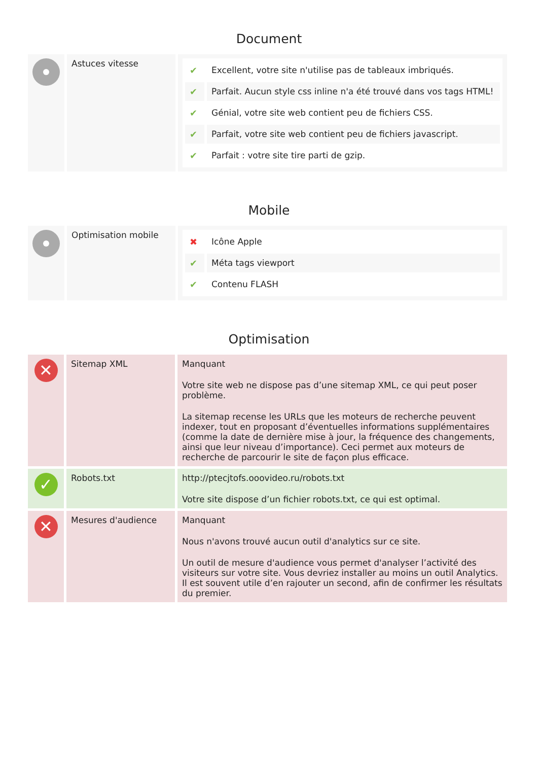Document
| | Astuces vitesse | / ✔ / Excellent, votre site n'utilise pas de tableaux imbriqués. / / ✔ / Parfait. Aucun style css inline n'a été trouvé dans vos tags HTML! / / ✔ / Génial, votre site web contient peu de fichiers CSS. / / ✔ / Parfait, votre site web contient peu de fichiers javascript. / / ✔ / Parfait : votre site tire parti de gzip. / |
Mobile
| | Optimisation mobile | / ✖ / Icône Apple / / ✔ / Méta tags viewport / / ✔ / Contenu FLASH / |
Optimisation
| ✕ | Sitemap XML | Manquant Votre site web ne dispose pas d’une sitemap XML, ce qui peut poser problème. La sitemap recense les URLs que les moteurs de recherche peuvent indexer, tout en proposant d’éventuelles informations supplémentaires (comme la date de dernière mise à jour, la fréquence des changements, ainsi que leur niveau d’importance). Ceci permet aux moteurs de recherche de parcourir le site de façon plus efficace. |
| ✓ | Robots.txt | http://ptecjtofs.ooovideo.ru/robots.txt Votre site dispose d’un fichier robots.txt, ce qui est optimal. |
| ✕ | Mesures d'audience | Manquant Nous n'avons trouvé aucun outil d'analytics sur ce site. Un outil de mesure d'audience vous permet d'analyser l’activité des visiteurs sur votre site. Vous devriez installer au moins un outil Analytics. Il est souvent utile d’en rajouter un second, afin de confirmer les résultats du premier. |